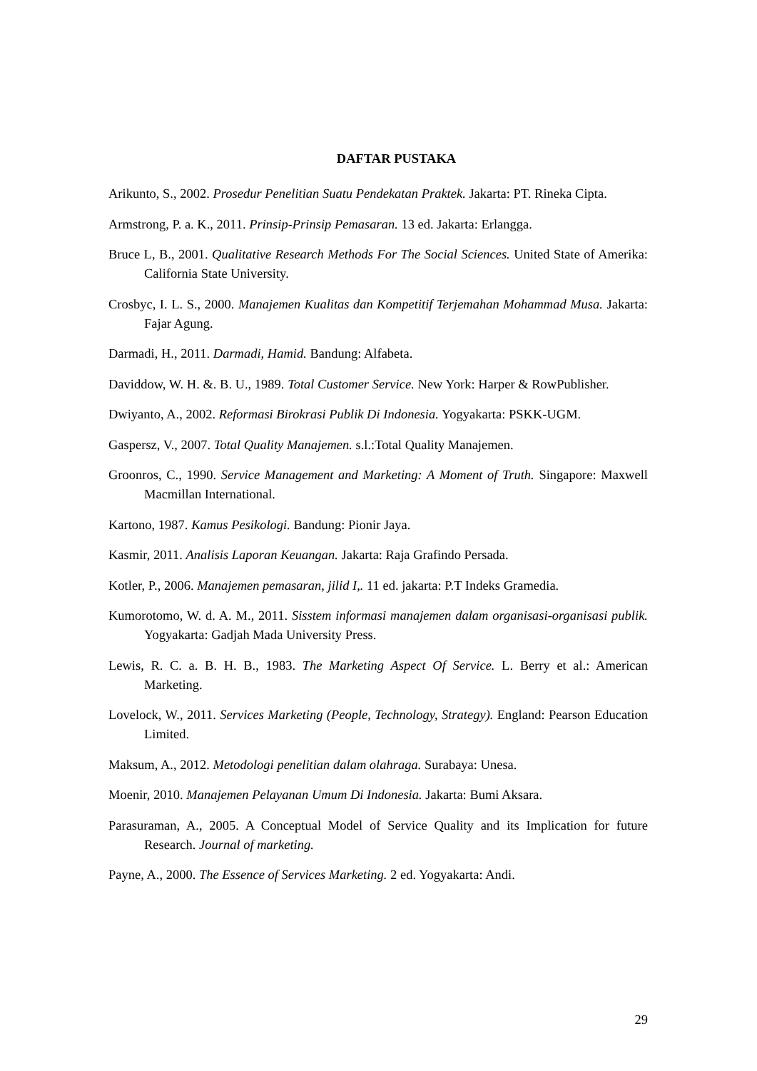DAFTAR PUSTAKA
Arikunto, S., 2002. Prosedur Penelitian Suatu Pendekatan Praktek. Jakarta: PT. Rineka Cipta.
Armstrong, P. a. K., 2011. Prinsip-Prinsip Pemasaran. 13 ed. Jakarta: Erlangga.
Bruce L, B., 2001. Qualitative Research Methods For The Social Sciences. United State of Amerika: California State University.
Crosbyc, I. L. S., 2000. Manajemen Kualitas dan Kompetitif Terjemahan Mohammad Musa. Jakarta: Fajar Agung.
Darmadi, H., 2011. Darmadi, Hamid. Bandung: Alfabeta.
Daviddow, W. H. &. B. U., 1989. Total Customer Service. New York: Harper & RowPublisher.
Dwiyanto, A., 2002. Reformasi Birokrasi Publik Di Indonesia. Yogyakarta: PSKK-UGM.
Gaspersz, V., 2007. Total Quality Manajemen. s.l.:Total Quality Manajemen.
Groonros, C., 1990. Service Management and Marketing: A Moment of Truth. Singapore: Maxwell Macmillan International.
Kartono, 1987. Kamus Pesikologi. Bandung: Pionir Jaya.
Kasmir, 2011. Analisis Laporan Keuangan. Jakarta: Raja Grafindo Persada.
Kotler, P., 2006. Manajemen pemasaran, jilid I,. 11 ed. jakarta: P.T Indeks Gramedia.
Kumorotomo, W. d. A. M., 2011. Sisstem informasi manajemen dalam organisasi-organisasi publik. Yogyakarta: Gadjah Mada University Press.
Lewis, R. C. a. B. H. B., 1983. The Marketing Aspect Of Service. L. Berry et al.: American Marketing.
Lovelock, W., 2011. Services Marketing (People, Technology, Strategy). England: Pearson Education Limited.
Maksum, A., 2012. Metodologi penelitian dalam olahraga. Surabaya: Unesa.
Moenir, 2010. Manajemen Pelayanan Umum Di Indonesia. Jakarta: Bumi Aksara.
Parasuraman, A., 2005. A Conceptual Model of Service Quality and its Implication for future Research. Journal of marketing.
Payne, A., 2000. The Essence of Services Marketing. 2 ed. Yogyakarta: Andi.
29